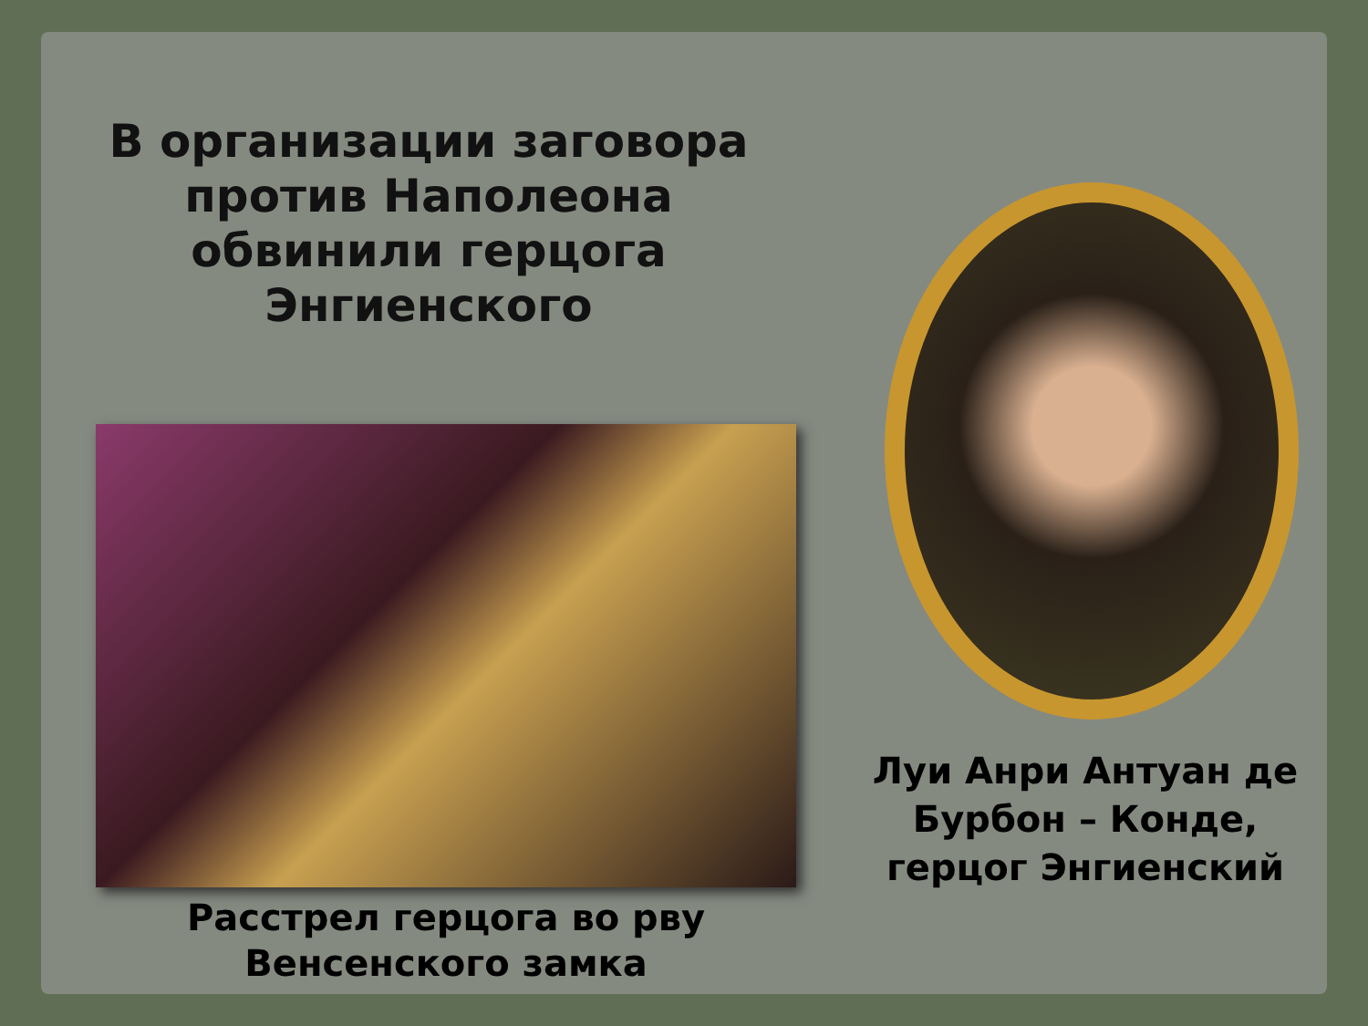В организации заговора против Наполеона обвинили герцога Энгиенского
Расстрел герцога во рву Венсенского замка
Луи Анри Антуан де Бурбон – Конде, герцог Энгиенский